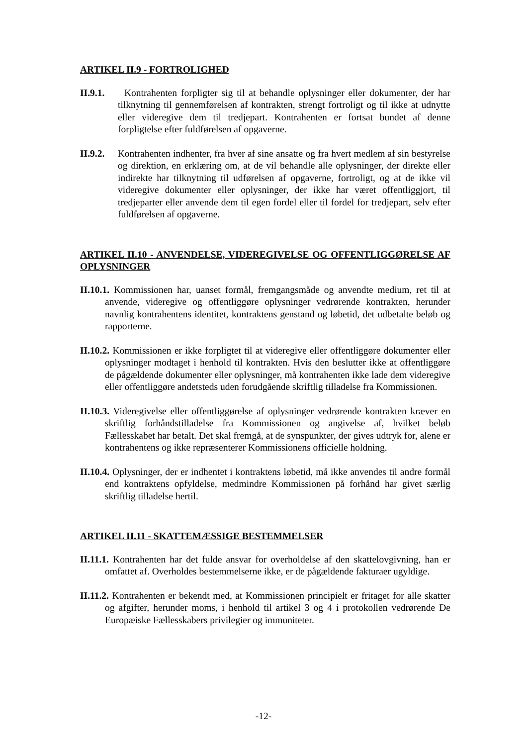ARTIKEL II.9 - FORTROLIGHED
II.9.1. Kontrahenten forpligter sig til at behandle oplysninger eller dokumenter, der har tilknytning til gennemførelsen af kontrakten, strengt fortroligt og til ikke at udnytte eller videregive dem til tredjepart. Kontrahenten er fortsat bundet af denne forpligtelse efter fuldførelsen af opgaverne.
II.9.2. Kontrahenten indhenter, fra hver af sine ansatte og fra hvert medlem af sin bestyrelse og direktion, en erklæring om, at de vil behandle alle oplysninger, der direkte eller indirekte har tilknytning til udførelsen af opgaverne, fortroligt, og at de ikke vil videregive dokumenter eller oplysninger, der ikke har været offentliggjort, til tredjeparter eller anvende dem til egen fordel eller til fordel for tredjepart, selv efter fuldførelsen af opgaverne.
ARTIKEL II.10 - ANVENDELSE, VIDEREGIVELSE OG OFFENTLIGGØRELSE AF OPLYSNINGER
II.10.1. Kommissionen har, uanset formål, fremgangsmåde og anvendte medium, ret til at anvende, videregive og offentliggøre oplysninger vedrørende kontrakten, herunder navnlig kontrahentens identitet, kontraktens genstand og løbetid, det udbetalte beløb og rapporterne.
II.10.2. Kommissionen er ikke forpligtet til at videregive eller offentliggøre dokumenter eller oplysninger modtaget i henhold til kontrakten. Hvis den beslutter ikke at offentliggøre de pågældende dokumenter eller oplysninger, må kontrahenten ikke lade dem videregive eller offentliggøre andetsteds uden forudgående skriftlig tilladelse fra Kommissionen.
II.10.3. Videregivelse eller offentliggørelse af oplysninger vedrørende kontrakten kræver en skriftlig forhåndstilladelse fra Kommissionen og angivelse af, hvilket beløb Fællesskabet har betalt. Det skal fremgå, at de synspunkter, der gives udtryk for, alene er kontrahentens og ikke repræsenterer Kommissionens officielle holdning.
II.10.4. Oplysninger, der er indhentet i kontraktens løbetid, må ikke anvendes til andre formål end kontraktens opfyldelse, medmindre Kommissionen på forhånd har givet særlig skriftlig tilladelse hertil.
ARTIKEL II.11 - SKATTEMÆSSIGE BESTEMMELSER
II.11.1. Kontrahenten har det fulde ansvar for overholdelse af den skattelovgivning, han er omfattet af. Overholdes bestemmelserne ikke, er de pågældende fakturaer ugyldige.
II.11.2. Kontrahenten er bekendt med, at Kommissionen principielt er fritaget for alle skatter og afgifter, herunder moms, i henhold til artikel 3 og 4 i protokollen vedrørende De Europæiske Fællesskabers privilegier og immuniteter.
-12-